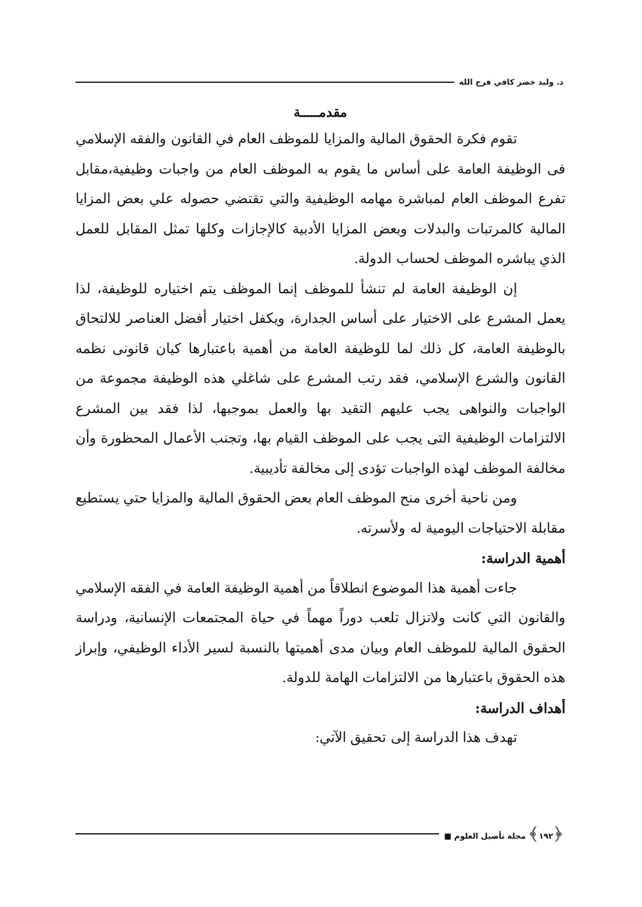د. وليد خضر كافي فرج الله
مقدمـــــة
تقوم فكرة الحقوق المالية والمزايا للموظف العام في القانون والفقه الإسلامي فى الوظيفة العامة على أساس ما يقوم به الموظف العام من واجبات وظيفية،مقابل تفرع الموظف العام لمباشرة مهامه الوظيفية والتي تقتضي حصوله علي بعض المزايا المالية كالمرتبات والبدلات وبعض المزايا الأدبية كالإجازات وكلها تمثل المقابل للعمل الذي يباشره الموظف لحساب الدولة.
إن الوظيفة العامة لم تنشأ للموظف إنما الموظف يتم اختياره للوظيفة، لذا يعمل المشرع على الاختيار على أساس الجدارة، ويكفل اختيار أفضل العناصر للالتحاق بالوظيفة العامة، كل ذلك لما للوظيفة العامة من أهمية باعتبارها كيان قانونى نظمه القانون والشرع الإسلامي، فقد رتب المشرع على شاغلي هذه الوظيفة مجموعة من الواجبات والنواهى يجب عليهم التقيد بها والعمل بموجبها، لذا فقد بين المشرع الالتزامات الوظيفية التى يجب على الموظف القيام بها، وتجنب الأعمال المحظورة وأن مخالفة الموظف لهذه الواجبات تؤدى إلى مخالفة تأديبية.
ومن ناحية أخرى منح الموظف العام بعض الحقوق المالية والمزايا حتي يستطيع مقابلة الاحتياجات اليومية له ولأسرته.
أهمية الدراسة:
جاءت أهمية هذا الموضوع انطلاقاً من أهمية الوظيفة العامة في الفقه الإسلامي والقانون التي كانت ولاتزال تلعب دوراً مهماً في حياة المجتمعات الإنسانية، ودراسة الحقوق المالية للموظف العام وبيان مدى أهميتها بالنسبة لسير الأداء الوظيفي، وإبراز هذه الحقوق باعتبارها من الالتزامات الهامة للدولة.
أهداف الدراسة:
تهدف هذا الدراسة إلى تحقيق الآتي:
﴿١٩٢﴾ مجلة تأصيل العلوم ■